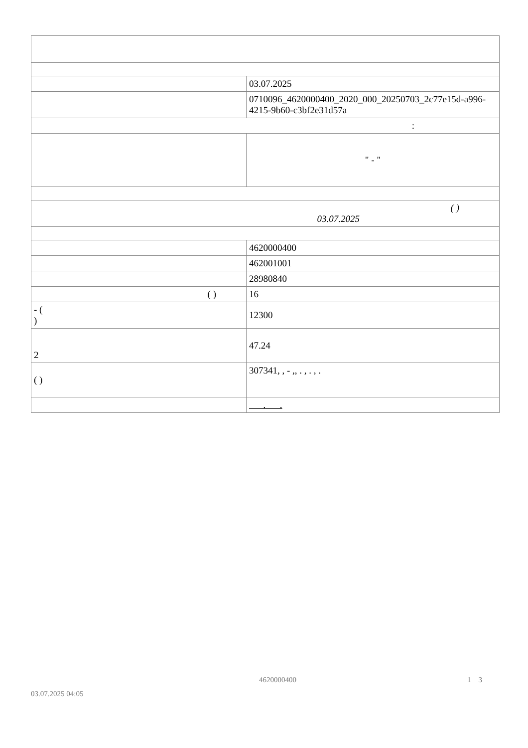| | 03.07.2025 |
| | 0710096_4620000400_2020_000_20250703_2c77e15d-a996-4215-9b60-c3bf2e31d57a |
| : | |
| | " - " |
| ( ) 03.07.2025 | |
| | 4620000400 |
| | 462001001 |
| | 28980840 |
| ( ) | 16 |
| - ( ) | 12300 |
| 2 | 47.24 |
| ( ) | 307341, , - ,, . , . , . |
| | . . |
4620000400 1 3
03.07.2025 04:05